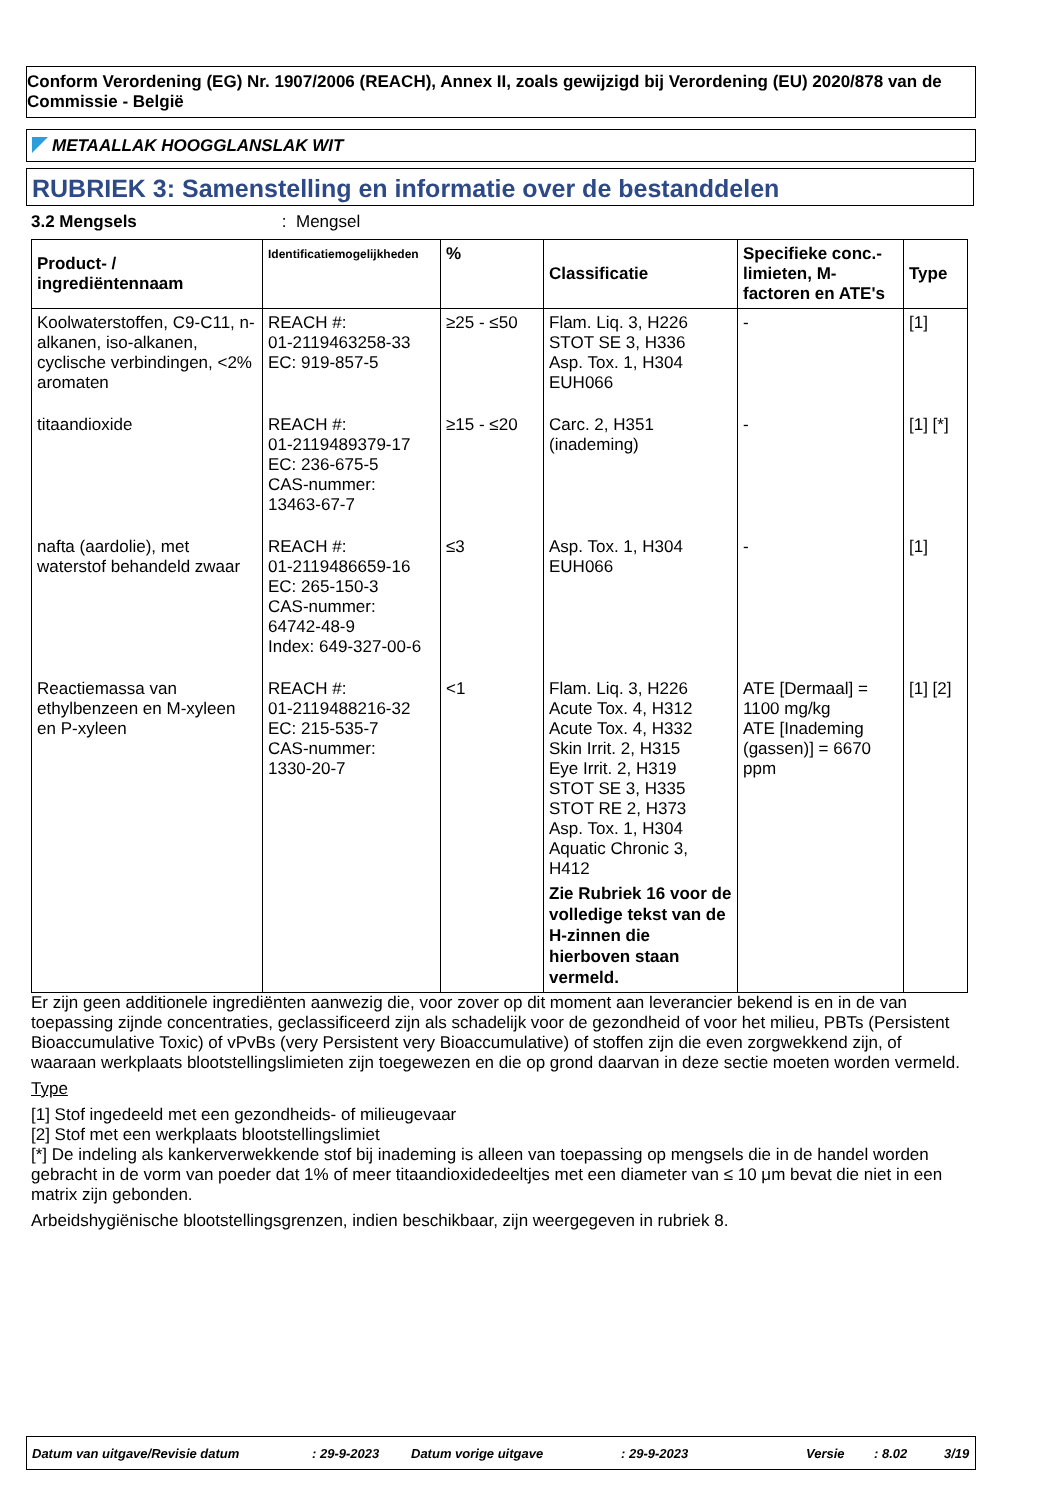Conform Verordening (EG) Nr. 1907/2006 (REACH), Annex II, zoals gewijzigd bij Verordening (EU) 2020/878 van de Commissie - België
METAALLAK HOOGGLANSLAK WIT
RUBRIEK 3: Samenstelling en informatie over de bestanddelen
3.2 Mengsels: Mengsel
| Product- / ingrediëntennaam | Identificatiemogelijkheden | % | Classificatie | Specifieke conc.-limieten, M-factoren en ATE's | Type |
| --- | --- | --- | --- | --- | --- |
| Koolwaterstoffen, C9-C11, n-alkanen, iso-alkanen, cyclische verbindingen, <2% aromaten | REACH #: 01-2119463258-33 EC: 919-857-5 | ≥25 - ≤50 | Flam. Liq. 3, H226 STOT SE 3, H336 Asp. Tox. 1, H304 EUH066 | - | [1] |
| titaandioxide | REACH #: 01-2119489379-17 EC: 236-675-5 CAS-nummer: 13463-67-7 | ≥15 - ≤20 | Carc. 2, H351 (inademing) | - | [1] [*] |
| nafta (aardolie), met waterstof behandeld zwaar | REACH #: 01-2119486659-16 EC: 265-150-3 CAS-nummer: 64742-48-9 Index: 649-327-00-6 | ≤3 | Asp. Tox. 1, H304 EUH066 | - | [1] |
| Reactiemassa van ethylbenzeen en M-xyleen en P-xyleen | REACH #: 01-2119488216-32 EC: 215-535-7 CAS-nummer: 1330-20-7 | <1 | Flam. Liq. 3, H226 Acute Tox. 4, H312 Acute Tox. 4, H332 Skin Irrit. 2, H315 Eye Irrit. 2, H319 STOT SE 3, H335 STOT RE 2, H373 Asp. Tox. 1, H304 Aquatic Chronic 3, H412 Zie Rubriek 16 voor de volledige tekst van de H-zinnen die hierboven staan vermeld. | ATE [Dermaal] = 1100 mg/kg ATE [Inademing (gassen)] = 6670 ppm | [1] [2] |
Er zijn geen additionele ingrediënten aanwezig die, voor zover op dit moment aan leverancier bekend is en in de van toepassing zijnde concentraties, geclassificeerd zijn als schadelijk voor de gezondheid of voor het milieu, PBTs (Persistent Bioaccumulative Toxic) of vPvBs (very Persistent very Bioaccumulative) of stoffen zijn die even zorgwekkend zijn, of waaraan werkplaats blootstellingslimieten zijn toegewezen en die op grond daarvan in deze sectie moeten worden vermeld.
Type
[1] Stof ingedeeld met een gezondheids- of milieugevaar
[2] Stof met een werkplaats blootstellingslimiet
[*] De indeling als kankerverwekkende stof bij inademing is alleen van toepassing op mengsels die in de handel worden gebracht in de vorm van poeder dat 1% of meer titaandioxidedeeltjes met een diameter van ≤ 10 μm bevat die niet in een matrix zijn gebonden.
Arbeidshygiënische blootstellingsgrenzen, indien beschikbaar, zijn weergegeven in rubriek 8.
Datum van uitgave/Revisie datum: 29-9-2023 Datum vorige uitgave: 29-9-2023 Versie: 8.02 3/19